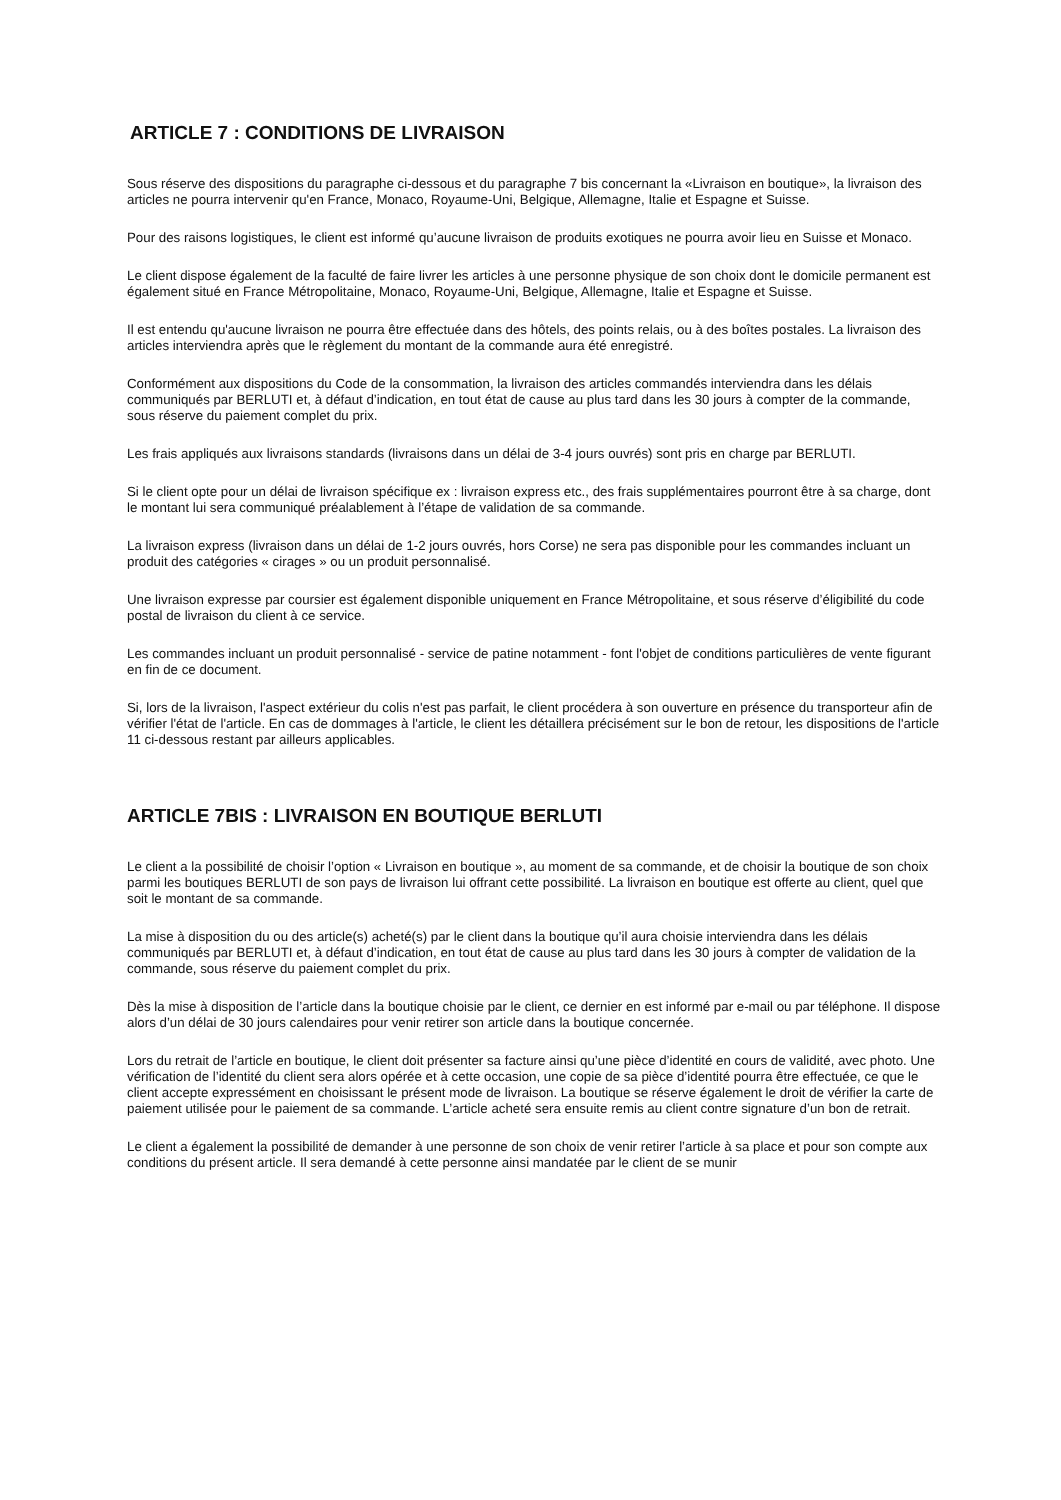ARTICLE 7 : CONDITIONS DE LIVRAISON
Sous réserve des dispositions du paragraphe ci-dessous et du paragraphe 7 bis concernant la «Livraison en boutique», la livraison des articles ne pourra intervenir qu'en France, Monaco, Royaume-Uni, Belgique, Allemagne, Italie et Espagne et Suisse.
Pour des raisons logistiques, le client est informé qu’aucune livraison de produits exotiques ne pourra avoir lieu en Suisse et Monaco.
Le client dispose également de la faculté de faire livrer les articles à une personne physique de son choix dont le domicile permanent est également situé en France Métropolitaine, Monaco, Royaume-Uni, Belgique, Allemagne, Italie et Espagne et Suisse.
Il est entendu qu'aucune livraison ne pourra être effectuée dans des hôtels, des points relais, ou à des boîtes postales. La livraison des articles interviendra après que le règlement du montant de la commande aura été enregistré.
Conformément aux dispositions du Code de la consommation, la livraison des articles commandés interviendra dans les délais communiqués par BERLUTI et, à défaut d’indication, en tout état de cause au plus tard dans les 30 jours à compter de la commande, sous réserve du paiement complet du prix.
Les frais appliqués aux livraisons standards (livraisons dans un délai de 3-4 jours ouvrés) sont pris en charge par BERLUTI.
Si le client opte pour un délai de livraison spécifique ex : livraison express etc., des frais supplémentaires pourront être à sa charge, dont le montant lui sera communiqué préalablement à l’étape de validation de sa commande.
La livraison express (livraison dans un délai de 1-2 jours ouvrés, hors Corse) ne sera pas disponible pour les commandes incluant un produit des catégories « cirages » ou un produit personnalisé.
Une livraison expresse par coursier est également disponible uniquement en France Métropolitaine, et sous réserve d’éligibilité du code postal de livraison du client à ce service.
Les commandes incluant un produit personnalisé - service de patine notamment - font l'objet de conditions particulières de vente figurant en fin de ce document.
Si, lors de la livraison, l'aspect extérieur du colis n'est pas parfait, le client procédera à son ouverture en présence du transporteur afin de vérifier l'état de l'article. En cas de dommages à l'article, le client les détaillera précisément sur le bon de retour, les dispositions de l'article 11 ci-dessous restant par ailleurs applicables.
ARTICLE 7BIS : LIVRAISON EN BOUTIQUE BERLUTI
Le client a la possibilité de choisir l’option « Livraison en boutique », au moment de sa commande, et de choisir la boutique de son choix parmi les boutiques BERLUTI de son pays de livraison lui offrant cette possibilité. La livraison en boutique est offerte au client, quel que soit le montant de sa commande.
La mise à disposition du ou des article(s) acheté(s) par le client dans la boutique qu’il aura choisie interviendra dans les délais communiqués par BERLUTI et, à défaut d’indication, en tout état de cause au plus tard dans les 30 jours à compter de validation de la commande, sous réserve du paiement complet du prix.
Dès la mise à disposition de l’article dans la boutique choisie par le client, ce dernier en est informé par e-mail ou par téléphone. Il dispose alors d’un délai de 30 jours calendaires pour venir retirer son article dans la boutique concernée.
Lors du retrait de l’article en boutique, le client doit présenter sa facture ainsi qu’une pièce d’identité en cours de validité, avec photo. Une vérification de l’identité du client sera alors opérée et à cette occasion, une copie de sa pièce d’identité pourra être effectuée, ce que le client accepte expressément en choisissant le présent mode de livraison. La boutique se réserve également le droit de vérifier la carte de paiement utilisée pour le paiement de sa commande. L’article acheté sera ensuite remis au client contre signature d’un bon de retrait.
Le client a également la possibilité de demander à une personne de son choix de venir retirer l’article à sa place et pour son compte aux conditions du présent article. Il sera demandé à cette personne ainsi mandatée par le client de se munir